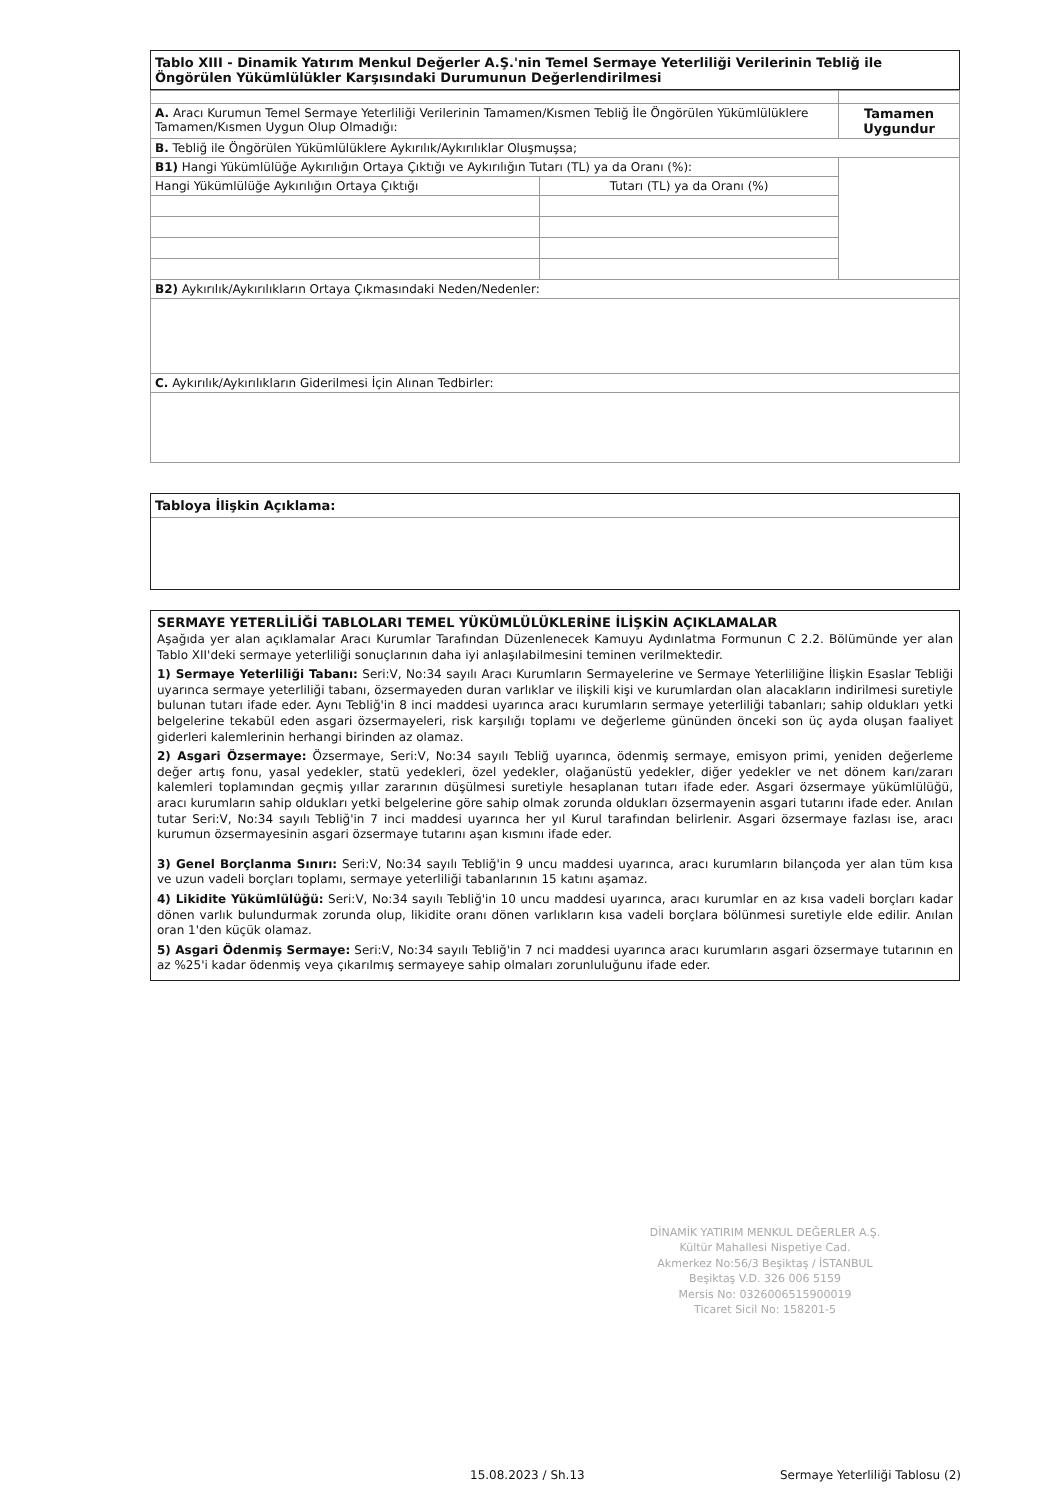Tablo XIII - Dinamik Yatırım Menkul Değerler A.Ş.'nin Temel Sermaye Yeterliliği Verilerinin Tebliğ ile Öngörülen Yükümlülükler Karşısındaki Durumunun Değerlendirilmesi
| A. Aracı Kurumun Temel Sermaye Yeterliliği Verilerinin Tamamen/Kısmen Tebliğ İle Öngörülen Yükümlülüklere Tamamen/Kısmen Uygun Olup Olmadığı: | | Tamamen Uygundur |
| B. Tebliğ ile Öngörülen Yükümlülüklere Aykırılık/Aykırılıklar Oluşmuşsa; | | |
| B1) Hangi Yükümlülüğe Aykırılığın Ortaya Çıktığı ve Aykırılığın Tutarı (TL) ya da Oranı (%): | | |
| Hangi Yükümlülüğe Aykırılığın Ortaya Çıktığı | Tutarı (TL) ya da Oranı (%) | |
| B2) Aykırılık/Aykırılıkların Ortaya Çıkmasındaki Neden/Nedenler: | | |
| C. Aykırılık/Aykırılıkların Giderilmesi İçin Alınan Tedbirler: | | |
Tabloya İlişkin Açıklama:
SERMAYE YETERLİLİĞİ TABLOLARI TEMEL YÜKÜMLÜLÜKLERİNE İLİŞKİN AÇIKLAMALAR
Aşağıda yer alan açıklamalar Aracı Kurumlar Tarafından Düzenlenecek Kamuyu Aydınlatma Formunun C 2.2. Bölümünde yer alan Tablo XII'deki sermaye yeterliliği sonuçlarının daha iyi anlaşılabilmesini teminen verilmektedir.
1) Sermaye Yeterliliği Tabanı: Seri:V, No:34 sayılı Aracı Kurumların Sermayelerine ve Sermaye Yeterliliğine İlişkin Esaslar Tebliği uyarınca sermaye yeterliliği tabanı, özsermayeden duran varlıklar ve ilişkili kişi ve kurumlardan olan alacakların indirilmesi suretiyle bulunan tutarı ifade eder. Aynı Tebliğ'in 8 inci maddesi uyarınca aracı kurumların sermaye yeterliliği tabanları; sahip oldukları yetki belgelerine tekabül eden asgari özsermayeleri, risk karşılığı toplamı ve değerleme gününden önceki son üç ayda oluşan faaliyet giderleri kalemlerinin herhangi birinden az olamaz.
2) Asgari Özsermaye: Özsermaye, Seri:V, No:34 sayılı Tebliğ uyarınca, ödenmiş sermaye, emisyon primi, yeniden değerleme değer artış fonu, yasal yedekler, statü yedekleri, özel yedekler, olağanüstü yedekler, diğer yedekler ve net dönem karı/zararı kalemleri toplamından geçmiş yıllar zararının düşülmesi suretiyle hesaplanan tutarı ifade eder. Asgari özsermaye yükümlülüğü, aracı kurumların sahip oldukları yetki belgelerine göre sahip olmak zorunda oldukları özsermayenin asgari tutarını ifade eder. Anılan tutar Seri:V, No:34 sayılı Tebliğ'in 7 inci maddesi uyarınca her yıl Kurul tarafından belirlenir. Asgari özsermaye fazlası ise, aracı kurumun özsermayesinin asgari özsermaye tutarını aşan kısmını ifade eder.
3) Genel Borçlanma Sınırı: Seri:V, No:34 sayılı Tebliğ'in 9 uncu maddesi uyarınca, aracı kurumların bilançoda yer alan tüm kısa ve uzun vadeli borçları toplamı, sermaye yeterliliği tabanlarının 15 katını aşamaz.
4) Likidite Yükümlülüğü: Seri:V, No:34 sayılı Tebliğ'in 10 uncu maddesi uyarınca, aracı kurumlar en az kısa vadeli borçları kadar dönen varlık bulundurmak zorunda olup, likidite oranı dönen varlıkların kısa vadeli borçlara bölünmesi suretiyle elde edilir. Anılan oran 1'den küçük olamaz.
5) Asgari Ödenmiş Sermaye: Seri:V, No:34 sayılı Tebliğ'in 7 nci maddesi uyarınca aracı kurumların asgari özsermaye tutarının en az %25'i kadar ödenmiş veya çıkarılmış sermayeye sahip olmaları zorunluluğunu ifade eder.
DİNAMİK YATIRIM MENKUL DEĞERLER A.Ş.
Kültür Mahallesi Nispetiye Cad.
Akmerkez No:56/3 Beşiktaş / İSTANBUL
Beşiktaş V.D. 326 006 5159
Mersis No: 0326006515900019
Ticaret Sicil No: 158201-5
15.08.2023 / Sh.13 Sermaye Yeterliliği Tablosu (2)